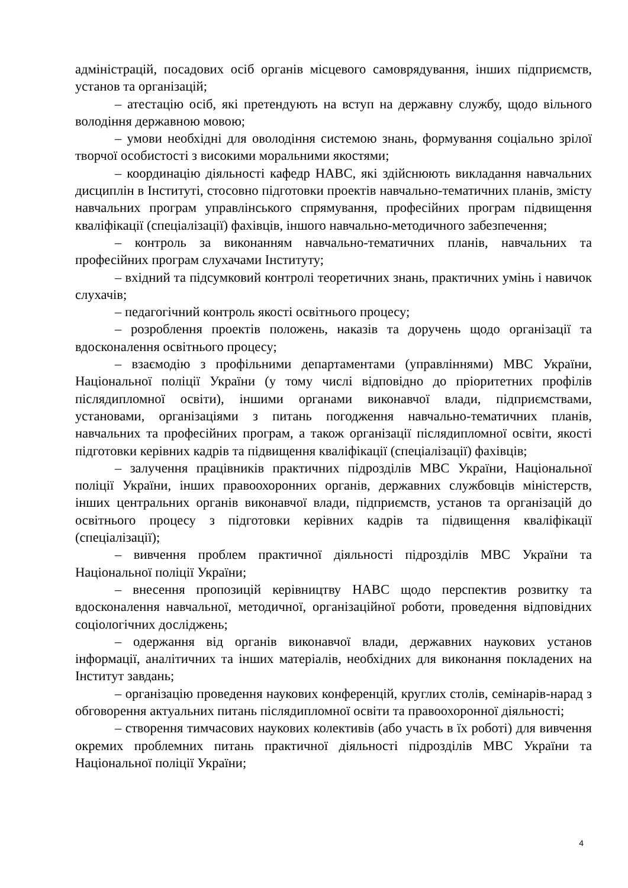адміністрацій, посадових осіб органів місцевого самоврядування, інших підприємств, установ та організацій;
– атестацію осіб, які претендують на вступ на державну службу, щодо вільного володіння державною мовою;
– умови необхідні для оволодіння системою знань, формування соціально зрілої творчої особистості з високими моральними якостями;
– координацію діяльності кафедр НАВС, які здійснюють викладання навчальних дисциплін в Інституті, стосовно підготовки проектів навчально-тематичних планів, змісту навчальних програм управлінського спрямування, професійних програм підвищення кваліфікації (спеціалізації) фахівців, іншого навчально-методичного забезпечення;
– контроль за виконанням навчально-тематичних планів, навчальних та професійних програм слухачами Інституту;
– вхідний та підсумковий контролі теоретичних знань, практичних умінь і навичок слухачів;
– педагогічний контроль якості освітнього процесу;
– розроблення проектів положень, наказів та доручень щодо організації та вдосконалення освітнього процесу;
– взаємодію з профільними департаментами (управліннями) МВС України, Національної поліції України (у тому числі відповідно до пріоритетних профілів післядипломної освіти), іншими органами виконавчої влади, підприємствами, установами, організаціями з питань погодження навчально-тематичних планів, навчальних та професійних програм, а також організації післядипломної освіти, якості підготовки керівних кадрів та підвищення кваліфікації (спеціалізації) фахівців;
– залучення працівників практичних підрозділів МВС України, Національної поліції України, інших правоохоронних органів, державних службовців міністерств, інших центральних органів виконавчої влади, підприємств, установ та організацій до освітнього процесу з підготовки керівних кадрів та підвищення кваліфікації (спеціалізації);
– вивчення проблем практичної діяльності підрозділів МВС України та Національної поліції України;
– внесення пропозицій керівництву НАВС щодо перспектив розвитку та вдосконалення навчальної, методичної, організаційної роботи, проведення відповідних соціологічних досліджень;
– одержання від органів виконавчої влади, державних наукових установ інформації, аналітичних та інших матеріалів, необхідних для виконання покладених на Інститут завдань;
– організацію проведення наукових конференцій, круглих столів, семінарів-нарад з обговорення актуальних питань післядипломної освіти та правоохоронної діяльності;
– створення тимчасових наукових колективів (або участь в їх роботі) для вивчення окремих проблемних питань практичної діяльності підрозділів МВС України та Національної поліції України;
4